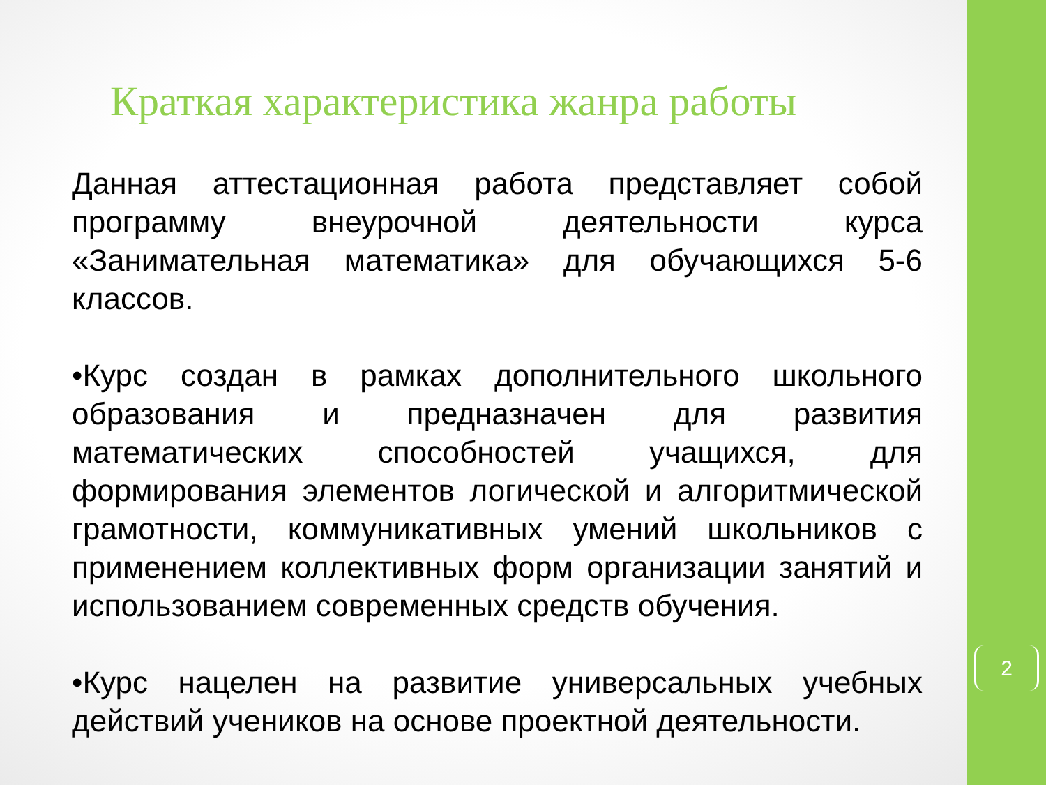Краткая характеристика жанра работы
Данная аттестационная работа представляет собой программу внеурочной деятельности курса «Занимательная математика» для обучающихся 5-6 классов.
•Курс создан в рамках дополнительного школьного образования и предназначен для развития математических способностей учащихся, для формирования элементов логической и алгоритмической грамотности, коммуникативных умений школьников с применением коллективных форм организации занятий и использованием современных средств обучения.
•Курс нацелен на развитие универсальных учебных действий учеников на основе проектной деятельности.
2